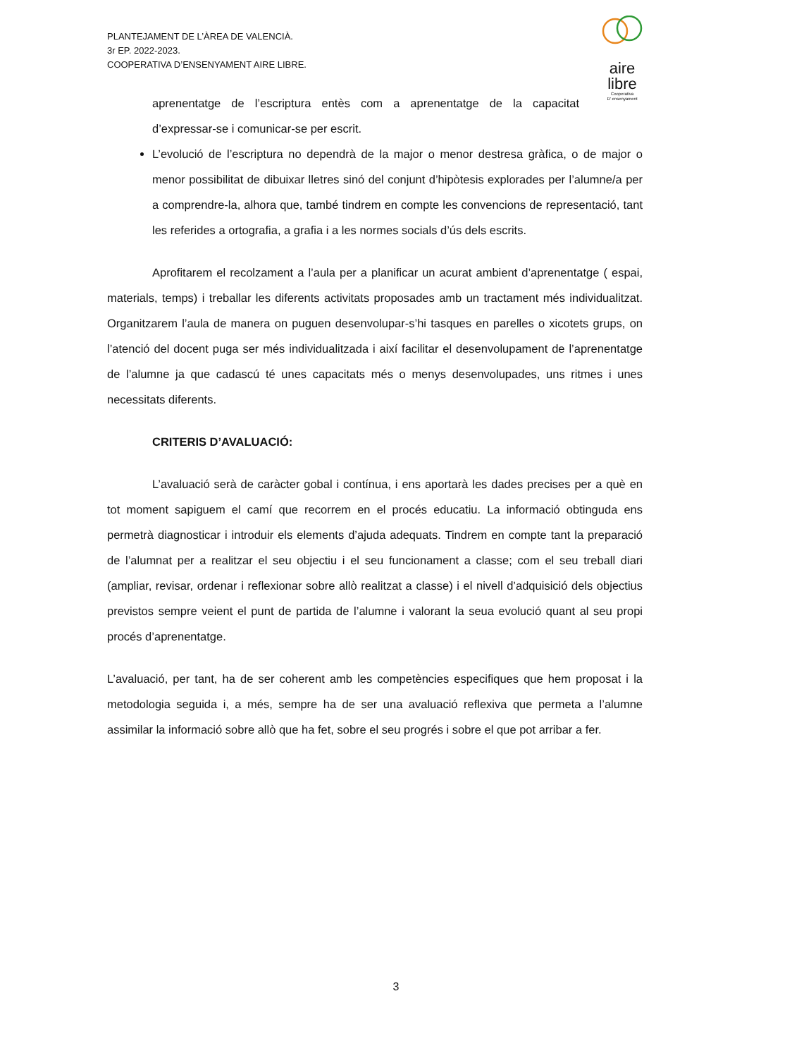PLANTEJAMENT DE L’ÀREA DE VALENCIÀ.
3r EP. 2022-2023.
COOPERATIVA D’ENSENYAMENT AIRE LIBRE.
aire
libre
Cooperativa
D’ ensenyament
aprenentatge de l’escriptura entès com a aprenentatge de la capacitat d’expressar-se i comunicar-se per escrit.
L’evolució de l’escriptura no dependrà de la major o menor destresa gràfica, o de major o menor possibilitat de dibuixar lletres sinó del conjunt d’hipòtesis explorades per l’alumne/a per a comprendre-la, alhora que, també tindrem en compte les convencions de representació, tant les referides a ortografia, a grafia i a les normes socials d’ús dels escrits.
Aprofitarem el recolzament a l’aula per a planificar un acurat ambient d’aprenentatge ( espai, materials, temps) i treballar les diferents activitats proposades amb un tractament més individualitzat. Organitzarem l’aula de manera on puguen desenvolupar-s’hi tasques en parelles o xicotets grups, on l’atenció del docent puga ser més individualitzada i així facilitar el desenvolupament de l’aprenentatge de l’alumne ja que cadascú té unes capacitats més o menys desenvolupades, uns ritmes i unes necessitats diferents.
CRITERIS D’AVALUACIÓ:
L’avaluació serà de caràcter gobal i contínua, i ens aportarà les dades precises per a què en tot moment sapiguem el camí que recorrem en el procés educatiu. La informació obtinguda ens permetrà diagnosticar i introduir els elements d’ajuda adequats. Tindrem en compte tant la preparació de l’alumnat per a realitzar el seu objectiu i el seu funcionament a classe; com el seu treball diari (ampliar, revisar, ordenar i reflexionar sobre allò realitzat a classe) i el nivell d’adquisició dels objectius previstos sempre veient el punt de partida de l’alumne i valorant la seua evolució quant al seu propi procés d’aprenentatge.
L’avaluació, per tant, ha de ser coherent amb les competències especifiques que hem proposat i la metodologia seguida i, a més, sempre ha de ser una avaluació reflexiva que permeta a l’alumne assimilar la informació sobre allò que ha fet, sobre el seu progrés i sobre el que pot arribar a fer.
3